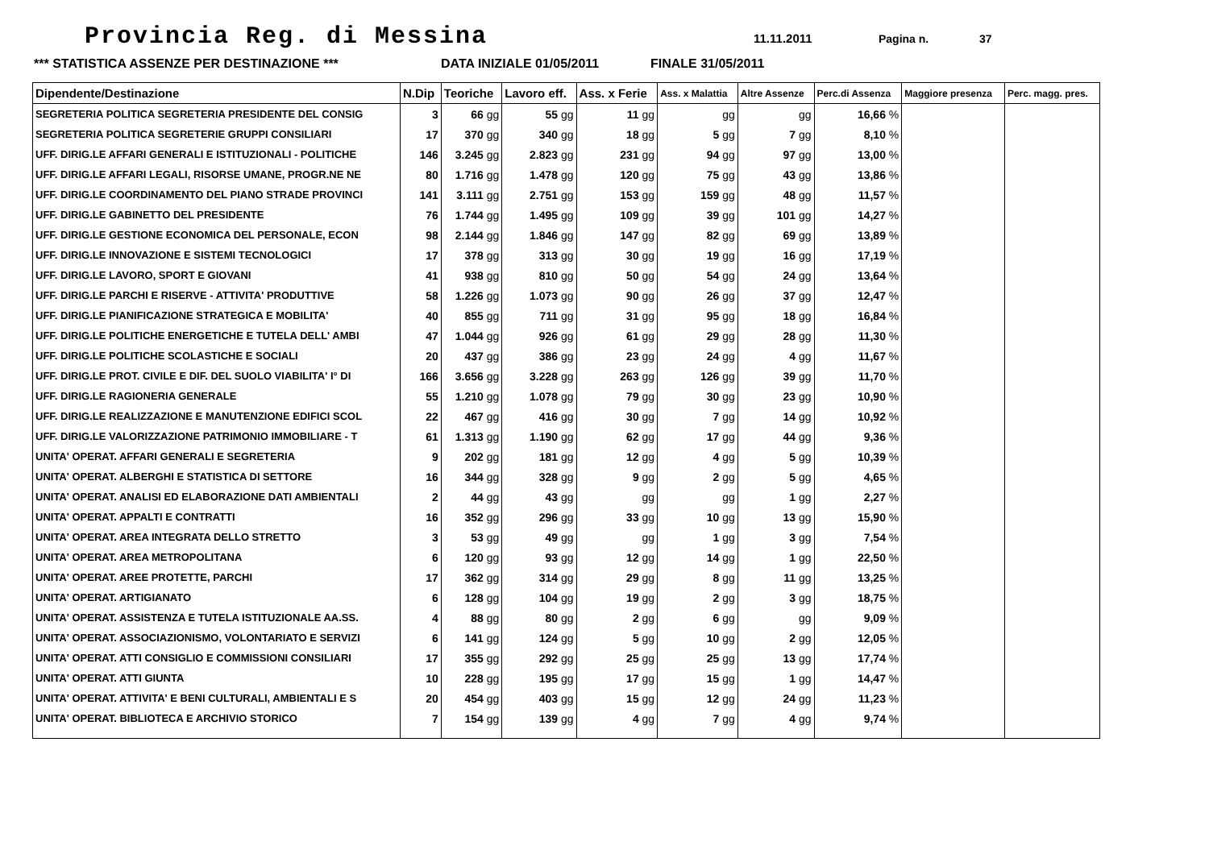Provincia Reg. di Messina
11.11.2011 Pagina n. 37
*** STATISTICA ASSENZE PER DESTINAZIONE *** DATA INIZIALE 01/05/2011 FINALE 31/05/2011
| Dipendente/Destinazione | N.Dip | Teoriche | Lavoro eff. | Ass. x Ferie | Ass. x Malattia | Altre Assenze | Perc.di Assenza | Maggiore presenza | Perc. magg. pres. |
| --- | --- | --- | --- | --- | --- | --- | --- | --- | --- |
| SEGRETERIA POLITICA SEGRETERIA PRESIDENTE DEL CONSIG | 3 | 66 gg | 55 gg | 11 gg | gg | gg | 16,66 % | | |
| SEGRETERIA POLITICA SEGRETERIE GRUPPI CONSILIARI | 17 | 370 gg | 340 gg | 18 gg | 5 gg | 7 gg | 8,10 % | | |
| UFF. DIRIG.LE AFFARI GENERALI E ISTITUZIONALI - POLITICHE | 146 | 3.245 gg | 2.823 gg | 231 gg | 94 gg | 97 gg | 13,00 % | | |
| UFF. DIRIG.LE AFFARI LEGALI, RISORSE UMANE, PROGR.NE NE | 80 | 1.716 gg | 1.478 gg | 120 gg | 75 gg | 43 gg | 13,86 % | | |
| UFF. DIRIG.LE COORDINAMENTO DEL PIANO STRADE PROVINCI | 141 | 3.111 gg | 2.751 gg | 153 gg | 159 gg | 48 gg | 11,57 % | | |
| UFF. DIRIG.LE GABINETTO DEL PRESIDENTE | 76 | 1.744 gg | 1.495 gg | 109 gg | 39 gg | 101 gg | 14,27 % | | |
| UFF. DIRIG.LE GESTIONE ECONOMICA DEL PERSONALE, ECON | 98 | 2.144 gg | 1.846 gg | 147 gg | 82 gg | 69 gg | 13,89 % | | |
| UFF. DIRIG.LE INNOVAZIONE E SISTEMI TECNOLOGICI | 17 | 378 gg | 313 gg | 30 gg | 19 gg | 16 gg | 17,19 % | | |
| UFF. DIRIG.LE LAVORO, SPORT E GIOVANI | 41 | 938 gg | 810 gg | 50 gg | 54 gg | 24 gg | 13,64 % | | |
| UFF. DIRIG.LE PARCHI E RISERVE - ATTIVITA' PRODUTTIVE | 58 | 1.226 gg | 1.073 gg | 90 gg | 26 gg | 37 gg | 12,47 % | | |
| UFF. DIRIG.LE PIANIFICAZIONE STRATEGICA E MOBILITA' | 40 | 855 gg | 711 gg | 31 gg | 95 gg | 18 gg | 16,84 % | | |
| UFF. DIRIG.LE POLITICHE ENERGETICHE E TUTELA DELL' AMBI | 47 | 1.044 gg | 926 gg | 61 gg | 29 gg | 28 gg | 11,30 % | | |
| UFF. DIRIG.LE POLITICHE SCOLASTICHE E SOCIALI | 20 | 437 gg | 386 gg | 23 gg | 24 gg | 4 gg | 11,67 % | | |
| UFF. DIRIG.LE PROT. CIVILE E DIF. DEL SUOLO VIABILITA' I° DI | 166 | 3.656 gg | 3.228 gg | 263 gg | 126 gg | 39 gg | 11,70 % | | |
| UFF. DIRIG.LE RAGIONERIA GENERALE | 55 | 1.210 gg | 1.078 gg | 79 gg | 30 gg | 23 gg | 10,90 % | | |
| UFF. DIRIG.LE REALIZZAZIONE E MANUTENZIONE EDIFICI SCOL | 22 | 467 gg | 416 gg | 30 gg | 7 gg | 14 gg | 10,92 % | | |
| UFF. DIRIG.LE VALORIZZAZIONE PATRIMONIO IMMOBILIARE - T | 61 | 1.313 gg | 1.190 gg | 62 gg | 17 gg | 44 gg | 9,36 % | | |
| UNITA' OPERAT. AFFARI GENERALI E SEGRETERIA | 9 | 202 gg | 181 gg | 12 gg | 4 gg | 5 gg | 10,39 % | | |
| UNITA' OPERAT. ALBERGHI E STATISTICA DI SETTORE | 16 | 344 gg | 328 gg | 9 gg | 2 gg | 5 gg | 4,65 % | | |
| UNITA' OPERAT. ANALISI ED ELABORAZIONE DATI AMBIENTALI | 2 | 44 gg | 43 gg | gg | gg | 1 gg | 2,27 % | | |
| UNITA' OPERAT. APPALTI E CONTRATTI | 16 | 352 gg | 296 gg | 33 gg | 10 gg | 13 gg | 15,90 % | | |
| UNITA' OPERAT. AREA INTEGRATA DELLO STRETTO | 3 | 53 gg | 49 gg | gg | 1 gg | 3 gg | 7,54 % | | |
| UNITA' OPERAT. AREA METROPOLITANA | 6 | 120 gg | 93 gg | 12 gg | 14 gg | 1 gg | 22,50 % | | |
| UNITA' OPERAT. AREE PROTETTE, PARCHI | 17 | 362 gg | 314 gg | 29 gg | 8 gg | 11 gg | 13,25 % | | |
| UNITA' OPERAT. ARTIGIANATO | 6 | 128 gg | 104 gg | 19 gg | 2 gg | 3 gg | 18,75 % | | |
| UNITA' OPERAT. ASSISTENZA E TUTELA ISTITUZIONALE AA.SS. | 4 | 88 gg | 80 gg | 2 gg | 6 gg | gg | 9,09 % | | |
| UNITA' OPERAT. ASSOCIAZIONISMO, VOLONTARIATO E SERVIZI | 6 | 141 gg | 124 gg | 5 gg | 10 gg | 2 gg | 12,05 % | | |
| UNITA' OPERAT. ATTI CONSIGLIO E COMMISSIONI CONSILIARI | 17 | 355 gg | 292 gg | 25 gg | 25 gg | 13 gg | 17,74 % | | |
| UNITA' OPERAT. ATTI GIUNTA | 10 | 228 gg | 195 gg | 17 gg | 15 gg | 1 gg | 14,47 % | | |
| UNITA' OPERAT. ATTIVITA' E BENI CULTURALI, AMBIENTALI E S | 20 | 454 gg | 403 gg | 15 gg | 12 gg | 24 gg | 11,23 % | | |
| UNITA' OPERAT. BIBLIOTECA E ARCHIVIO STORICO | 7 | 154 gg | 139 gg | 4 gg | 7 gg | 4 gg | 9,74 % | | |